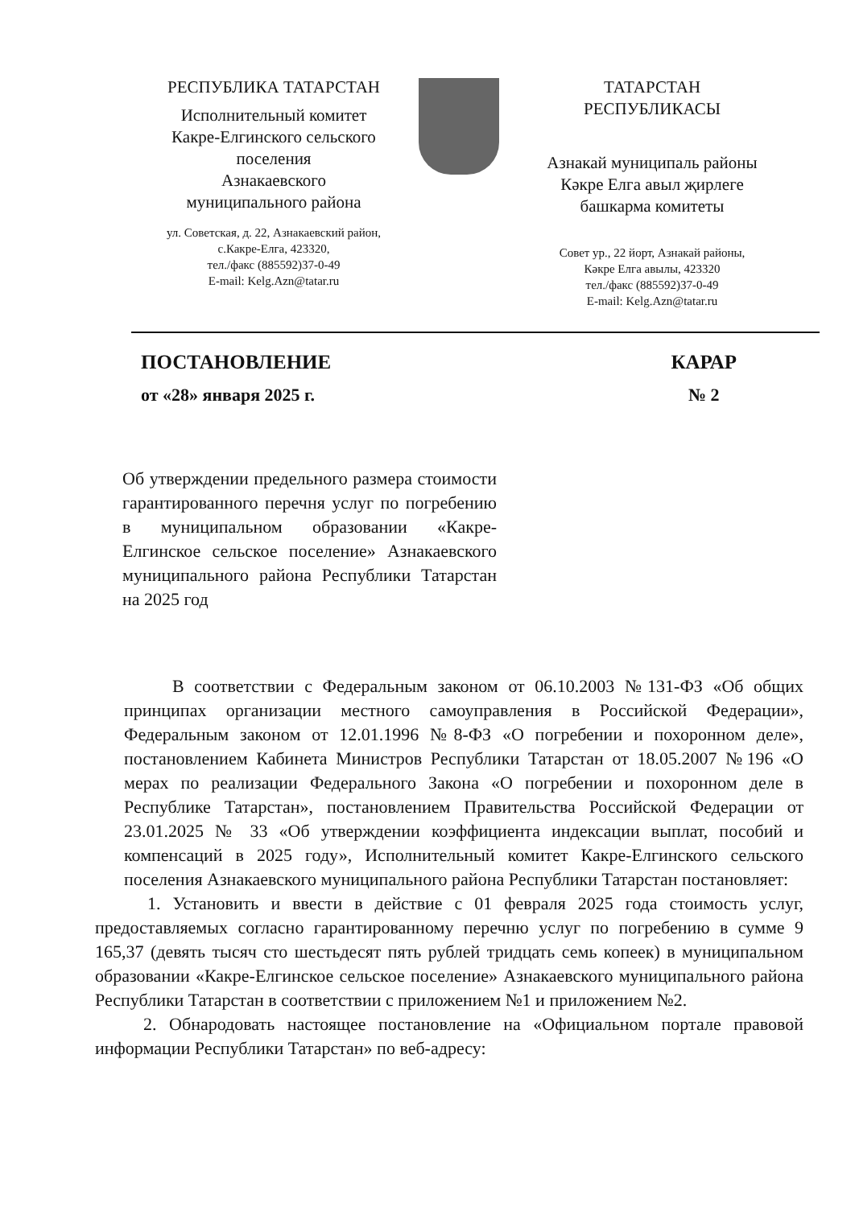РЕСПУБЛИКА ТАТАРСТАН
Исполнительный комитет
Какре-Елгинского сельского
поселения
Азнакаевского
муниципального района
ул. Советская, д. 22, Азнакаевский район,
с.Какре-Елга, 423320,
тел./факс (885592)37-0-49
E-mail: Kelg.Azn@tatar.ru
ТАТАРСТАН
РЕСПУБЛИКАСЫ
Азнакай муниципаль районы
Кәкре Елга авыл җирлеге
башкарма комитеты
Совет ур., 22 йорт, Азнакай районы,
Кәкре Елга авылы, 423320
тел./факс (885592)37-0-49
E-mail: Kelg.Azn@tatar.ru
ПОСТАНОВЛЕНИЕ
от «28» января 2025 г.
КАРАР
№ 2
Об утверждении предельного размера стоимости гарантированного перечня услуг по погребению в муниципальном образовании «Какре-Елгинское сельское поселение» Азнакаевского муниципального района Республики Татарстан на 2025 год
В соответствии с Федеральным законом от 06.10.2003 №131-ФЗ «Об общих принципах организации местного самоуправления в Российской Федерации», Федеральным законом от 12.01.1996 №8-ФЗ «О погребении и похоронном деле», постановлением Кабинета Министров Республики Татарстан от 18.05.2007 №196 «О мерах по реализации Федерального Закона «О погребении и похоронном деле в Республике Татарстан», постановлением Правительства Российской Федерации от 23.01.2025 № 33 «Об утверждении коэффициента индексации выплат, пособий и компенсаций в 2025 году», Исполнительный комитет Какре-Елгинского сельского поселения Азнакаевского муниципального района Республики Татарстан постановляет:
1. Установить и ввести в действие с 01 февраля 2025 года стоимость услуг, предоставляемых согласно гарантированному перечню услуг по погребению в сумме 9 165,37 (девять тысяч сто шестьдесят пять рублей тридцать семь копеек) в муниципальном образовании «Какре-Елгинское сельское поселение» Азнакаевского муниципального района Республики Татарстан в соответствии с приложением №1 и приложением №2.
2. Обнародовать настоящее постановление на «Официальном портале правовой информации Республики Татарстан» по веб-адресу: